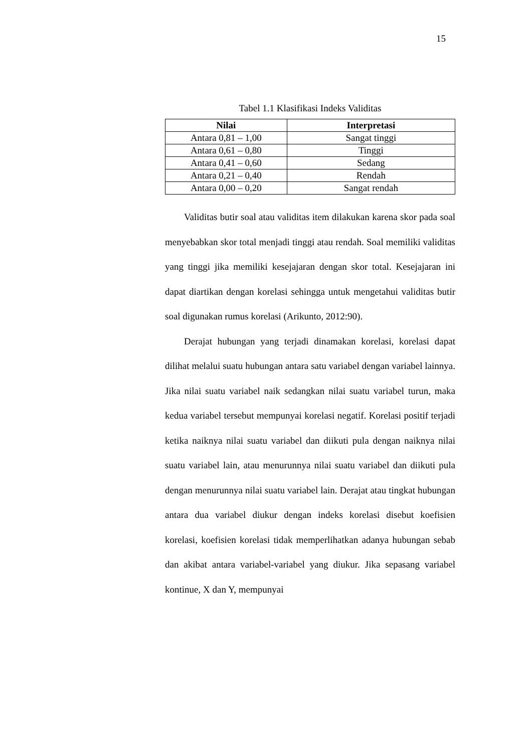15
Tabel 1.1 Klasifikasi Indeks Validitas
| Nilai | Interpretasi |
| --- | --- |
| Antara 0,81 – 1,00 | Sangat tinggi |
| Antara 0,61 – 0,80 | Tinggi |
| Antara 0,41 – 0,60 | Sedang |
| Antara 0,21 – 0,40 | Rendah |
| Antara 0,00 – 0,20 | Sangat rendah |
Validitas butir soal atau validitas item dilakukan karena skor pada soal menyebabkan skor total menjadi tinggi atau rendah. Soal memiliki validitas yang tinggi jika memiliki kesejajaran dengan skor total. Kesejajaran ini dapat diartikan dengan korelasi sehingga untuk mengetahui validitas butir soal digunakan rumus korelasi (Arikunto, 2012:90).
Derajat hubungan yang terjadi dinamakan korelasi, korelasi dapat dilihat melalui suatu hubungan antara satu variabel dengan variabel lainnya. Jika nilai suatu variabel naik sedangkan nilai suatu variabel turun, maka kedua variabel tersebut mempunyai korelasi negatif. Korelasi positif terjadi ketika naiknya nilai suatu variabel dan diikuti pula dengan naiknya nilai suatu variabel lain, atau menurunnya nilai suatu variabel dan diikuti pula dengan menurunnya nilai suatu variabel lain. Derajat atau tingkat hubungan antara dua variabel diukur dengan indeks korelasi disebut koefisien korelasi, koefisien korelasi tidak memperlihatkan adanya hubungan sebab dan akibat antara variabel-variabel yang diukur. Jika sepasang variabel kontinue, X dan Y, mempunyai